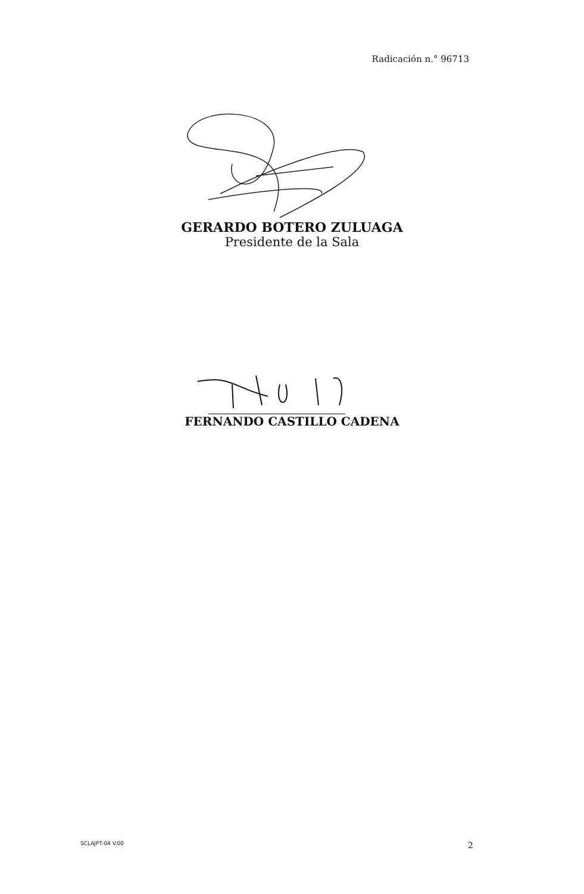Radicación n.° 96713
GERARDO BOTERO ZULUAGA
Presidente de la Sala
FERNANDO CASTILLO CADENA
SCLAJPT-04 V.00 2